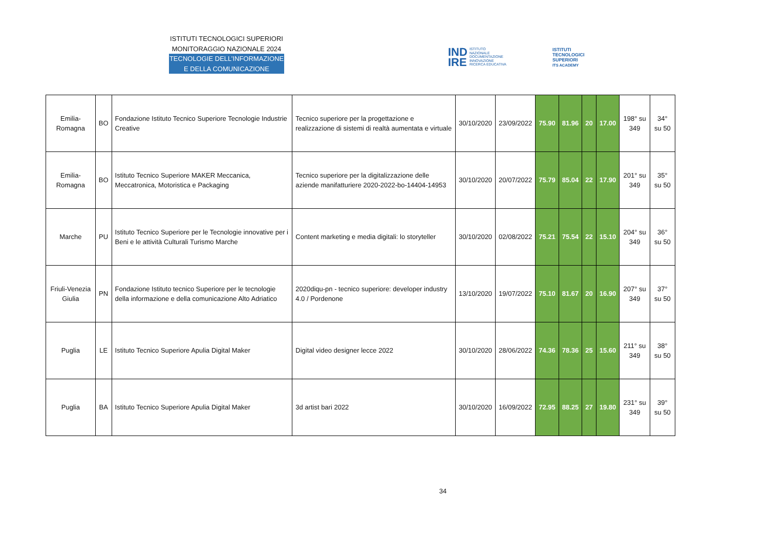ISTITUTI TECNOLOGICI SUPERIORI
MONITORAGGIO NAZIONALE 2024
TECNOLOGIE DELL’INFORMAZIONE
E DELLA COMUNICAZIONE
IND
IRE ISTITUTO
NAZIONALE
DOCUMENTAZIONE
INNOVAZIONE
RICERCA EDUCATIVA
ISTITUTI
TECNOLOGICI
SUPERIORI
ITS ACADEMY
| Emilia-Romagna | BO | Fondazione Istituto Tecnico Superiore Tecnologie Industrie Creative | Tecnico superiore per la progettazione e realizzazione di sistemi di realtà aumentata e virtuale | 30/10/2020 | 23/09/2022 | 75.90 | 81.96 | 20 | 17.00 | 198° su 349 | 34° su 50 |
| Emilia-Romagna | BO | Istituto Tecnico Superiore MAKER Meccanica, Meccatronica, Motoristica e Packaging | Tecnico superiore per la digitalizzazione delle aziende manifatturiere 2020-2022-bo-14404-14953 | 30/10/2020 | 20/07/2022 | 75.79 | 85.04 | 22 | 17.90 | 201° su 349 | 35° su 50 |
| Marche | PU | Istituto Tecnico Superiore per le Tecnologie innovative per i Beni e le attività Culturali Turismo Marche | Content marketing e media digitali: lo storyteller | 30/10/2020 | 02/08/2022 | 75.21 | 75.54 | 22 | 15.10 | 204° su 349 | 36° su 50 |
| Friuli-Venezia Giulia | PN | Fondazione Istituto tecnico Superiore per le tecnologie della informazione e della comunicazione Alto Adriatico | 2020diqu-pn - tecnico superiore: developer industry 4.0 / Pordenone | 13/10/2020 | 19/07/2022 | 75.10 | 81.67 | 20 | 16.90 | 207° su 349 | 37° su 50 |
| Puglia | LE | Istituto Tecnico Superiore Apulia Digital Maker | Digital video designer lecce 2022 | 30/10/2020 | 28/06/2022 | 74.36 | 78.36 | 25 | 15.60 | 211° su 349 | 38° su 50 |
| Puglia | BA | Istituto Tecnico Superiore Apulia Digital Maker | 3d artist bari 2022 | 30/10/2020 | 16/09/2022 | 72.95 | 88.25 | 27 | 19.80 | 231° su 349 | 39° su 50 |
34